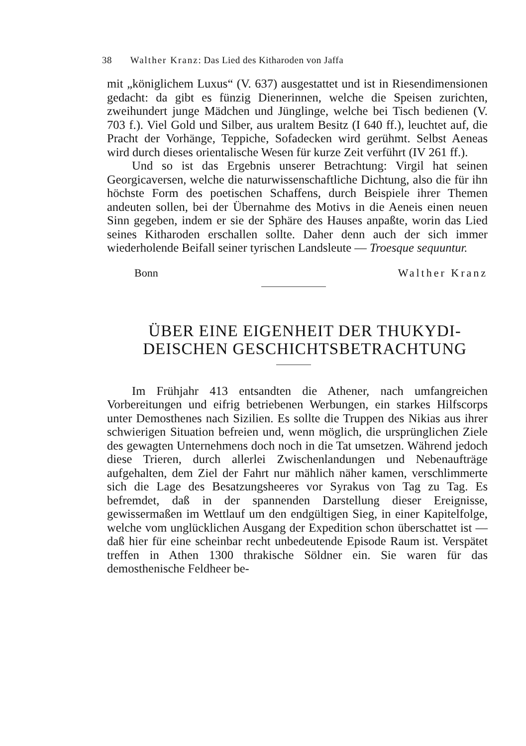38 Walther Kranz: Das Lied des Kitharoden von Jaffa
mit „königlichem Luxus“ (V. 637) ausgestattet und ist in Riesendimensionen gedacht: da gibt es fünzig Dienerinnen, welche die Speisen zurichten, zweihundert junge Mädchen und Jünglinge, welche bei Tisch bedienen (V. 703 f.). Viel Gold und Silber, aus uraltem Besitz (I 640 ff.), leuchtet auf, die Pracht der Vorhänge, Teppiche, Sofadecken wird gerühmt. Selbst Aeneas wird durch dieses orientalische Wesen für kurze Zeit verführt (IV 261 ff.).
Und so ist das Ergebnis unserer Betrachtung: Virgil hat seinen Georgicaversen, welche die naturwissenschaftliche Dichtung, also die für ihn höchste Form des poetischen Schaffens, durch Beispiele ihrer Themen andeuten sollen, bei der Übernahme des Motivs in die Aeneis einen neuen Sinn gegeben, indem er sie der Sphäre des Hauses anpaßte, worin das Lied seines Kitharoden erschallen sollte. Daher denn auch der sich immer wiederholende Beifall seiner tyrischen Landsleute — Troesque sequuntur.
Bonn Walther Kranz
ÜBER EINE EIGENHEIT DER THUKYDI-
DEISCHEN GESCHICHTSBETRACHTUNG
Im Frühjahr 413 entsandten die Athener, nach umfangreichen Vorbereitungen und eifrig betriebenen Werbungen, ein starkes Hilfscorps unter Demosthenes nach Sizilien. Es sollte die Truppen des Nikias aus ihrer schwierigen Situation befreien und, wenn möglich, die ursprünglichen Ziele des gewagten Unternehmens doch noch in die Tat umsetzen. Während jedoch diese Trieren, durch allerlei Zwischenlandungen und Nebenaufträge aufgehalten, dem Ziel der Fahrt nur mählich näher kamen, verschlimmerte sich die Lage des Besatzungsheeres vor Syrakus von Tag zu Tag. Es befremdet, daß in der spannenden Darstellung dieser Ereignisse, gewissermaßen im Wettlauf um den endgültigen Sieg, in einer Kapitelfolge, welche vom unglücklichen Ausgang der Expedition schon überschattet ist — daß hier für eine scheinbar recht unbedeutende Episode Raum ist. Verspätet treffen in Athen 1300 thrakische Söldner ein. Sie waren für das demosthenische Feldheer be-